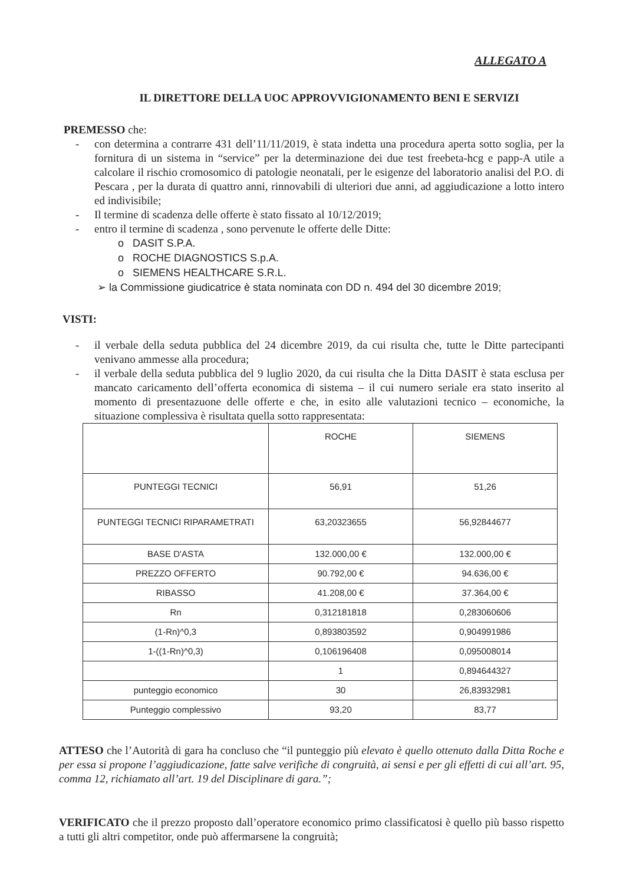ALLEGATO A
IL DIRETTORE DELLA UOC APPROVVIGIONAMENTO BENI E SERVIZI
PREMESSO che:
- con determina a contrarre 431 dell’11/11/2019, è stata indetta una procedura aperta sotto soglia, per la fornitura di un sistema in “service” per la determinazione dei due test freebeta-hcg e papp-A utile a calcolare il rischio cromosomico di patologie neonatali, per le esigenze del laboratorio analisi del P.O. di Pescara , per la durata di quattro anni, rinnovabili di ulteriori due anni, ad aggiudicazione a lotto intero ed indivisibile;
- Il termine di scadenza delle offerte è stato fissato al 10/12/2019;
- entro il termine di scadenza , sono pervenute le offerte delle Ditte:
o DASIT S.P.A.
o ROCHE DIAGNOSTICS S.p.A.
o SIEMENS HEALTHCARE S.R.L.
➢ la Commissione giudicatrice è stata nominata con DD n. 494 del 30 dicembre 2019;
VISTI:
- il verbale della seduta pubblica del 24 dicembre 2019, da cui risulta che, tutte le Ditte partecipanti venivano ammesse alla procedura;
- il verbale della seduta pubblica del 9 luglio 2020, da cui risulta che la Ditta DASIT è stata esclusa per mancato caricamento dell’offerta economica di sistema – il cui numero seriale era stato inserito al momento di presentazuone delle offerte e che, in esito alle valutazioni tecnico – economiche, la situazione complessiva è risultata quella sotto rappresentata:
| | ROCHE | SIEMENS |
| PUNTEGGI TECNICI | 56,91 | 51,26 |
| PUNTEGGI TECNICI RIPARAMETRATI | 63,20323655 | 56,92844677 |
| BASE D'ASTA | 132.000,00 € | 132.000,00 € |
| PREZZO OFFERTO | 90.792,00 € | 94.636,00 € |
| RIBASSO | 41.208,00 € | 37.364,00 € |
| Rn | 0,312181818 | 0,283060606 |
| (1-Rn)^0,3 | 0,893803592 | 0,904991986 |
| 1-((1-Rn)^0,3) | 0,106196408 | 0,095008014 |
| | 1 | 0,894644327 |
| punteggio economico | 30 | 26,83932981 |
| Punteggio complessivo | 93,20 | 83,77 |
ATTESO che l’Autorità di gara ha concluso che “il punteggio più elevato è quello ottenuto dalla Ditta Roche e per essa si propone l’aggiudicazione, fatte salve verifiche di congruità, ai sensi e per gli effetti di cui all’art. 95, comma 12, richiamato all’art. 19 del Disciplinare di gara.”;
VERIFICATO che il prezzo proposto dall’operatore economico primo classificatosi è quello più basso rispetto a tutti gli altri competitor, onde può affermarsene la congruità;